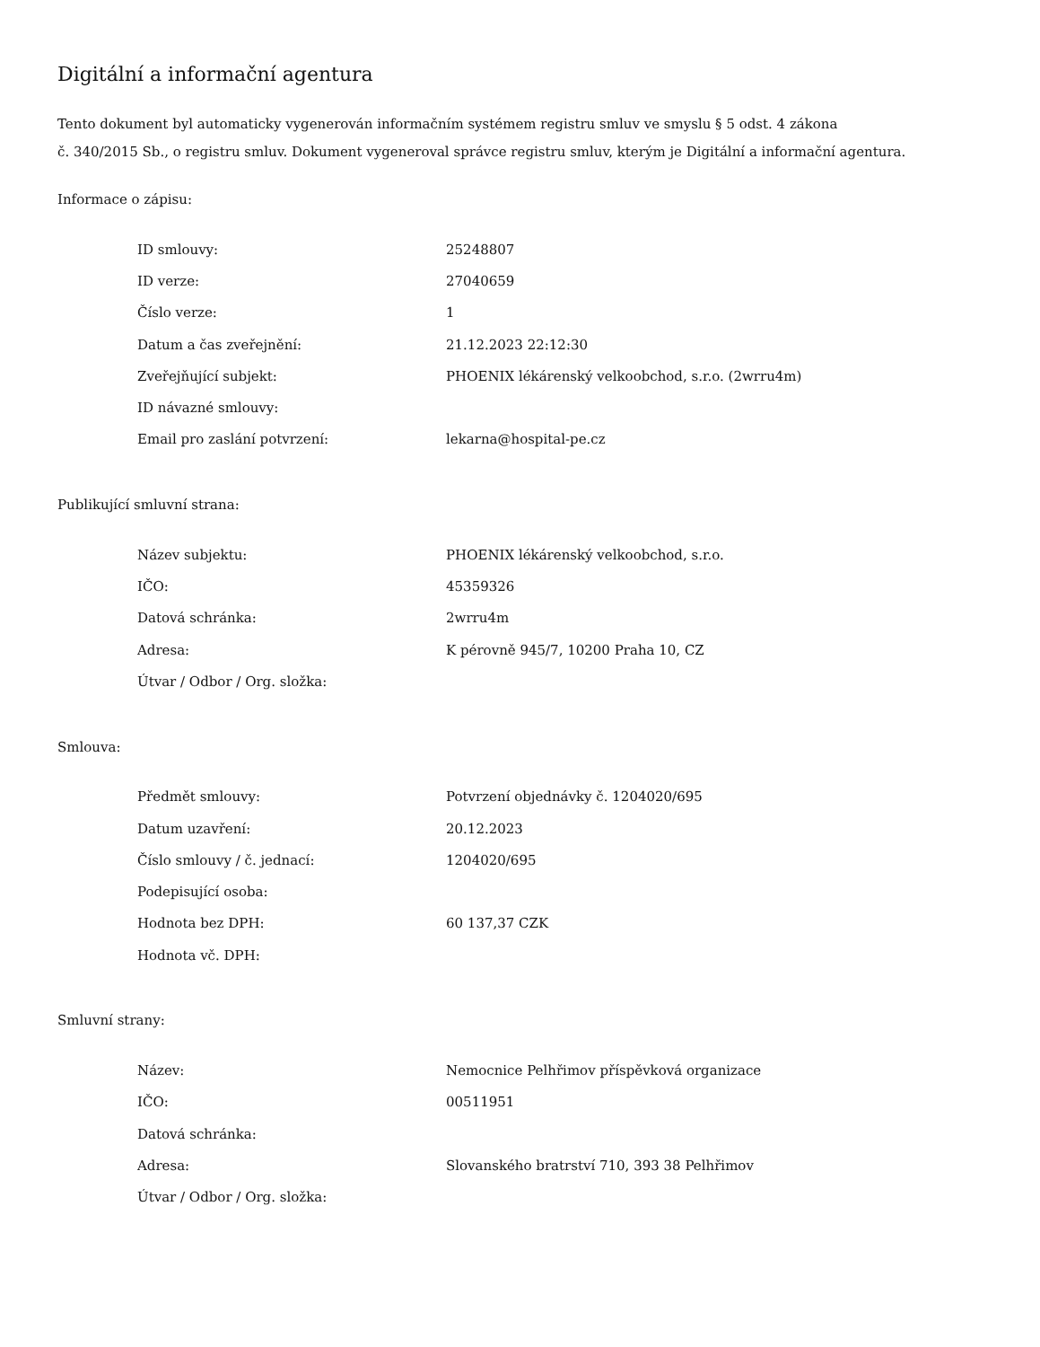Digitální a informační agentura
Tento dokument byl automaticky vygenerován informačním systémem registru smluv ve smyslu § 5 odst. 4 zákona
č. 340/2015 Sb., o registru smluv. Dokument vygeneroval správce registru smluv, kterým je Digitální a informační agentura.
Informace o zápisu:
| ID smlouvy: | 25248807 |
| ID verze: | 27040659 |
| Číslo verze: | 1 |
| Datum a čas zveřejnění: | 21.12.2023 22:12:30 |
| Zveřejňující subjekt: | PHOENIX lékárenský velkoobchod, s.r.o. (2wrru4m) |
| ID návazné smlouvy: | |
| Email pro zaslání potvrzení: | lekarna@hospital-pe.cz |
Publikující smluvní strana:
| Název subjektu: | PHOENIX lékárenský velkoobchod, s.r.o. |
| IČO: | 45359326 |
| Datová schránka: | 2wrru4m |
| Adresa: | K pérovně 945/7, 10200 Praha 10, CZ |
| Útvar / Odbor / Org. složka: | |
Smlouva:
| Předmět smlouvy: | Potvrzení objednávky č. 1204020/695 |
| Datum uzavření: | 20.12.2023 |
| Číslo smlouvy / č. jednací: | 1204020/695 |
| Podepisující osoba: | |
| Hodnota bez DPH: | 60 137,37 CZK |
| Hodnota vč. DPH: | |
Smluvní strany:
| Název: | Nemocnice Pelhřimov příspěvková organizace |
| IČO: | 00511951 |
| Datová schránka: | |
| Adresa: | Slovanského bratrství 710, 393 38 Pelhřimov |
| Útvar / Odbor / Org. složka: | |